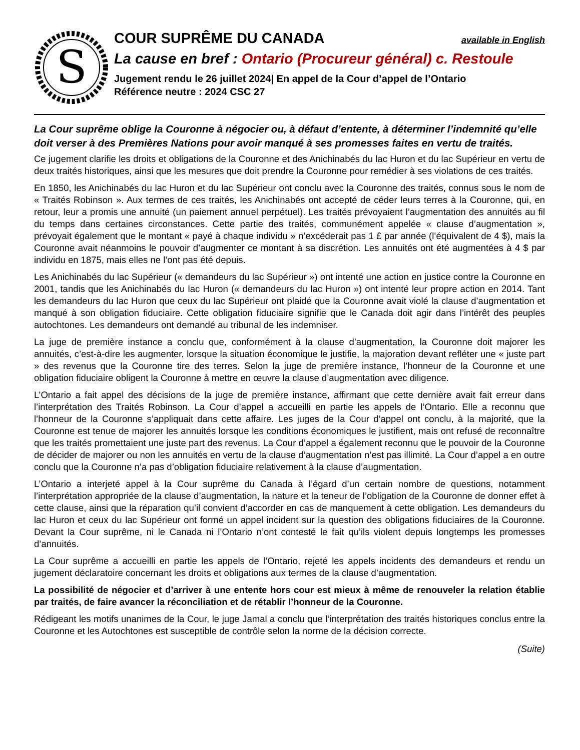S
COUR SUPRÊME DU CANADA
available in English
La cause en bref : Ontario (Procureur général) c. Restoule
Jugement rendu le 26 juillet 2024| En appel de la Cour d’appel de l’Ontario
Référence neutre : 2024 CSC 27
La Cour suprême oblige la Couronne à négocier ou, à défaut d’entente, à déterminer l’indemnité qu’elle doit verser à des Premières Nations pour avoir manqué à ses promesses faites en vertu de traités.
Ce jugement clarifie les droits et obligations de la Couronne et des Anichinabés du lac Huron et du lac Supérieur en vertu de deux traités historiques, ainsi que les mesures que doit prendre la Couronne pour remédier à ses violations de ces traités.
En 1850, les Anichinabés du lac Huron et du lac Supérieur ont conclu avec la Couronne des traités, connus sous le nom de « Traités Robinson ». Aux termes de ces traités, les Anichinabés ont accepté de céder leurs terres à la Couronne, qui, en retour, leur a promis une annuité (un paiement annuel perpétuel). Les traités prévoyaient l’augmentation des annuités au fil du temps dans certaines circonstances. Cette partie des traités, communément appelée « clause d’augmentation », prévoyait également que le montant « payé à chaque individu » n’excéderait pas 1 £ par année (l’équivalent de 4 $), mais la Couronne avait néanmoins le pouvoir d’augmenter ce montant à sa discrétion. Les annuités ont été augmentées à 4 $ par individu en 1875, mais elles ne l’ont pas été depuis.
Les Anichinabés du lac Supérieur (« demandeurs du lac Supérieur ») ont intenté une action en justice contre la Couronne en 2001, tandis que les Anichinabés du lac Huron (« demandeurs du lac Huron ») ont intenté leur propre action en 2014. Tant les demandeurs du lac Huron que ceux du lac Supérieur ont plaidé que la Couronne avait violé la clause d’augmentation et manqué à son obligation fiduciaire. Cette obligation fiduciaire signifie que le Canada doit agir dans l’intérêt des peuples autochtones. Les demandeurs ont demandé au tribunal de les indemniser.
La juge de première instance a conclu que, conformément à la clause d’augmentation, la Couronne doit majorer les annuités, c’est-à-dire les augmenter, lorsque la situation économique le justifie, la majoration devant refléter une « juste part » des revenus que la Couronne tire des terres. Selon la juge de première instance, l’honneur de la Couronne et une obligation fiduciaire obligent la Couronne à mettre en œuvre la clause d’augmentation avec diligence.
L’Ontario a fait appel des décisions de la juge de première instance, affirmant que cette dernière avait fait erreur dans l’interprétation des Traités Robinson. La Cour d’appel a accueilli en partie les appels de l’Ontario. Elle a reconnu que l’honneur de la Couronne s’appliquait dans cette affaire. Les juges de la Cour d’appel ont conclu, à la majorité, que la Couronne est tenue de majorer les annuités lorsque les conditions économiques le justifient, mais ont refusé de reconnaître que les traités promettaient une juste part des revenus. La Cour d’appel a également reconnu que le pouvoir de la Couronne de décider de majorer ou non les annuités en vertu de la clause d’augmentation n’est pas illimité. La Cour d’appel a en outre conclu que la Couronne n’a pas d’obligation fiduciaire relativement à la clause d’augmentation.
L’Ontario a interjeté appel à la Cour suprême du Canada à l’égard d’un certain nombre de questions, notamment l’interprétation appropriée de la clause d’augmentation, la nature et la teneur de l’obligation de la Couronne de donner effet à cette clause, ainsi que la réparation qu’il convient d’accorder en cas de manquement à cette obligation. Les demandeurs du lac Huron et ceux du lac Supérieur ont formé un appel incident sur la question des obligations fiduciaires de la Couronne. Devant la Cour suprême, ni le Canada ni l’Ontario n’ont contesté le fait qu’ils violent depuis longtemps les promesses d’annuités.
La Cour suprême a accueilli en partie les appels de l’Ontario, rejeté les appels incidents des demandeurs et rendu un jugement déclaratoire concernant les droits et obligations aux termes de la clause d’augmentation.
La possibilité de négocier et d’arriver à une entente hors cour est mieux à même de renouveler la relation établie par traités, de faire avancer la réconciliation et de rétablir l’honneur de la Couronne.
Rédigeant les motifs unanimes de la Cour, le juge Jamal a conclu que l’interprétation des traités historiques conclus entre la Couronne et les Autochtones est susceptible de contrôle selon la norme de la décision correcte.
(Suite)